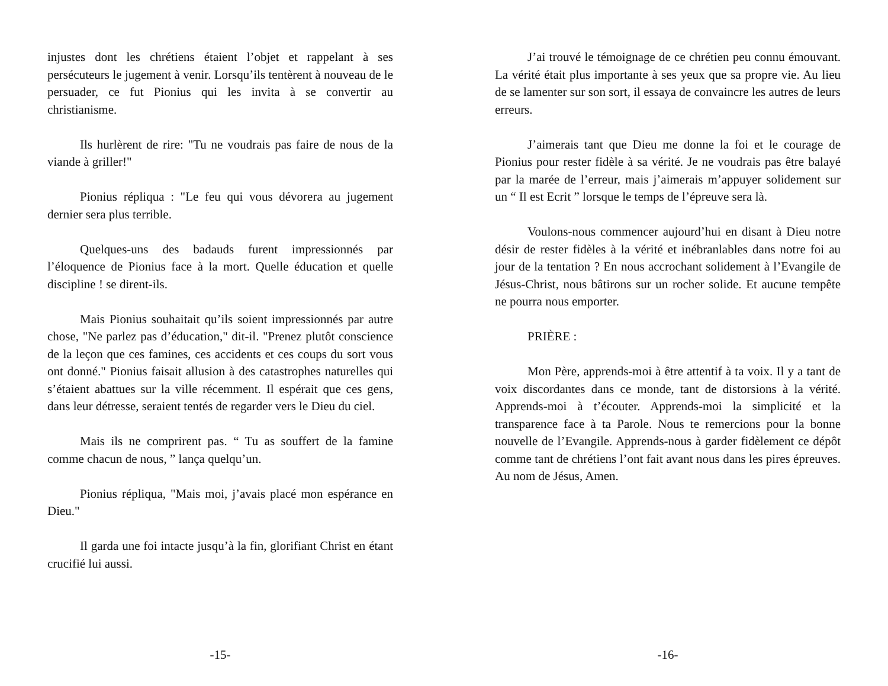injustes dont les chrétiens étaient l’objet et rappelant à ses persécuteurs le jugement à venir. Lorsqu’ils tentèrent à nouveau de le persuader, ce fut Pionius qui les invita à se convertir au christianisme.
Ils hurlèrent de rire: "Tu ne voudrais pas faire de nous de la viande à griller!"
Pionius répliqua : "Le feu qui vous dévorera au jugement dernier sera plus terrible.
Quelques-uns des badauds furent impressionnés par l’éloquence de Pionius face à la mort. Quelle éducation et quelle discipline ! se dirent-ils.
Mais Pionius souhaitait qu’ils soient impressionnés par autre chose, "Ne parlez pas d’éducation," dit-il. "Prenez plutôt conscience de la leçon que ces famines, ces accidents et ces coups du sort vous ont donné." Pionius faisait allusion à des catastrophes naturelles qui s’étaient abattues sur la ville récemment. Il espérait que ces gens, dans leur détresse, seraient tentés de regarder vers le Dieu du ciel.
Mais ils ne comprirent pas. “ Tu as souffert de la famine comme chacun de nous, ” lança quelqu’un.
Pionius répliqua, "Mais moi, j’avais placé mon espérance en Dieu."
Il garda une foi intacte jusqu’à la fin, glorifiant Christ en étant crucifié lui aussi.
-15-
J’ai trouvé le témoignage de ce chrétien peu connu émouvant. La vérité était plus importante à ses yeux que sa propre vie. Au lieu de se lamenter sur son sort, il essaya de convaincre les autres de leurs erreurs.
J’aimerais tant que Dieu me donne la foi et le courage de Pionius pour rester fidèle à sa vérité. Je ne voudrais pas être balayé par la marée de l’erreur, mais j’aimerais m’appuyer solidement sur un “ Il est Ecrit ” lorsque le temps de l’épreuve sera là.
Voulons-nous commencer aujourd’hui en disant à Dieu notre désir de rester fidèles à la vérité et inébranlables dans notre foi au jour de la tentation ? En nous accrochant solidement à l’Evangile de Jésus-Christ, nous bâtirons sur un rocher solide. Et aucune tempête ne pourra nous emporter.
PRIÈRE :
Mon Père, apprends-moi à être attentif à ta voix. Il y a tant de voix discordantes dans ce monde, tant de distorsions à la vérité. Apprends-moi à t’écouter. Apprends-moi la simplicité et la transparence face à ta Parole. Nous te remercions pour la bonne nouvelle de l’Evangile. Apprends-nous à garder fidèlement ce dépôt comme tant de chrétiens l’ont fait avant nous dans les pires épreuves. Au nom de Jésus, Amen.
-16-